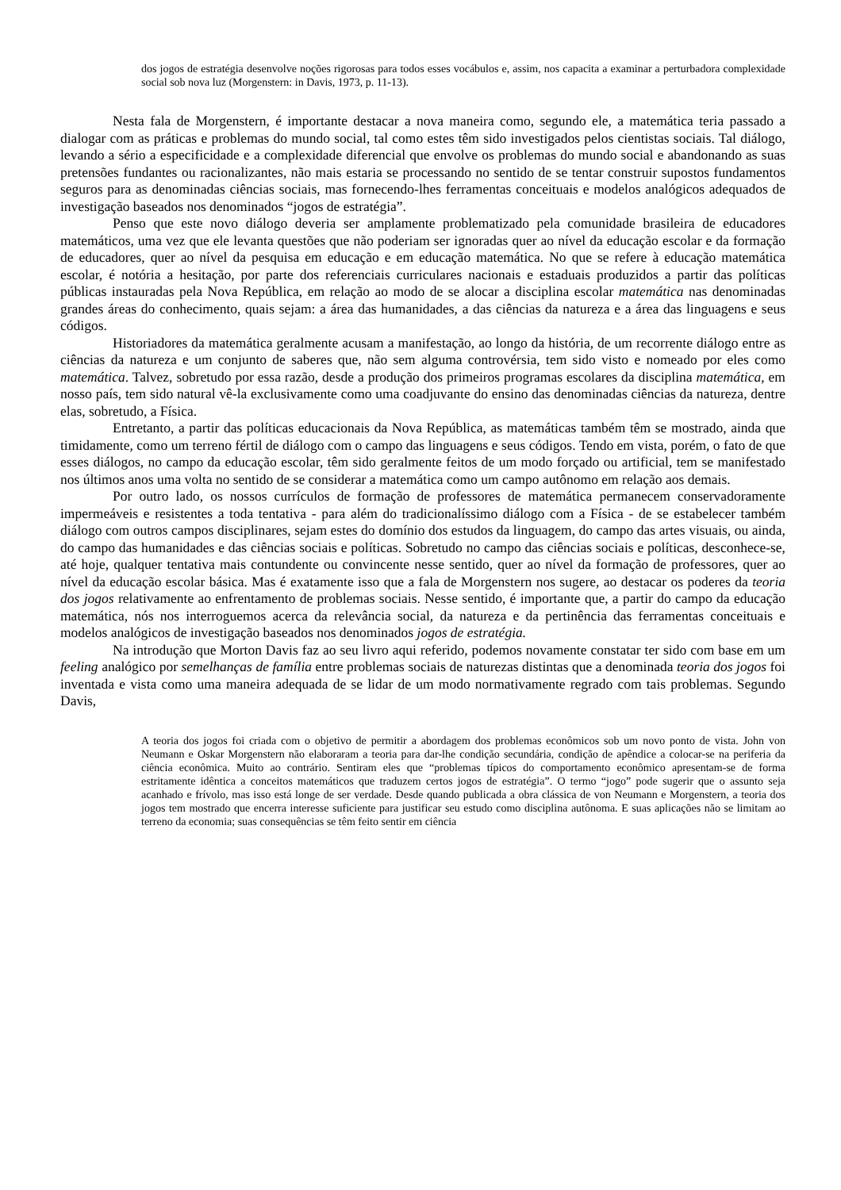dos jogos de estratégia desenvolve noções rigorosas para todos esses vocábulos e, assim, nos capacita a examinar a perturbadora complexidade social sob nova luz (Morgenstern: in Davis, 1973, p. 11-13).
Nesta fala de Morgenstern, é importante destacar a nova maneira como, segundo ele, a matemática teria passado a dialogar com as práticas e problemas do mundo social, tal como estes têm sido investigados pelos cientistas sociais. Tal diálogo, levando a sério a especificidade e a complexidade diferencial que envolve os problemas do mundo social e abandonando as suas pretensões fundantes ou racionalizantes, não mais estaria se processando no sentido de se tentar construir supostos fundamentos seguros para as denominadas ciências sociais, mas fornecendo-lhes ferramentas conceituais e modelos analógicos adequados de investigação baseados nos denominados “jogos de estratégia”.
Penso que este novo diálogo deveria ser amplamente problematizado pela comunidade brasileira de educadores matemáticos, uma vez que ele levanta questões que não poderiam ser ignoradas quer ao nível da educação escolar e da formação de educadores, quer ao nível da pesquisa em educação e em educação matemática. No que se refere à educação matemática escolar, é notória a hesitação, por parte dos referenciais curriculares nacionais e estaduais produzidos a partir das políticas públicas instauradas pela Nova República, em relação ao modo de se alocar a disciplina escolar matemática nas denominadas grandes áreas do conhecimento, quais sejam: a área das humanidades, a das ciências da natureza e a área das linguagens e seus códigos.
Historiadores da matemática geralmente acusam a manifestação, ao longo da história, de um recorrente diálogo entre as ciências da natureza e um conjunto de saberes que, não sem alguma controvérsia, tem sido visto e nomeado por eles como matemática. Talvez, sobretudo por essa razão, desde a produção dos primeiros programas escolares da disciplina matemática, em nosso país, tem sido natural vê-la exclusivamente como uma coadjuvante do ensino das denominadas ciências da natureza, dentre elas, sobretudo, a Física.
Entretanto, a partir das políticas educacionais da Nova República, as matemáticas também têm se mostrado, ainda que timidamente, como um terreno fértil de diálogo com o campo das linguagens e seus códigos. Tendo em vista, porém, o fato de que esses diálogos, no campo da educação escolar, têm sido geralmente feitos de um modo forçado ou artificial, tem se manifestado nos últimos anos uma volta no sentido de se considerar a matemática como um campo autônomo em relação aos demais.
Por outro lado, os nossos currículos de formação de professores de matemática permanecem conservadoramente impermeáveis e resistentes a toda tentativa - para além do tradicionalíssimo diálogo com a Física - de se estabelecer também diálogo com outros campos disciplinares, sejam estes do domínio dos estudos da linguagem, do campo das artes visuais, ou ainda, do campo das humanidades e das ciências sociais e políticas. Sobretudo no campo das ciências sociais e políticas, desconhece-se, até hoje, qualquer tentativa mais contundente ou convincente nesse sentido, quer ao nível da formação de professores, quer ao nível da educação escolar básica. Mas é exatamente isso que a fala de Morgenstern nos sugere, ao destacar os poderes da teoria dos jogos relativamente ao enfrentamento de problemas sociais. Nesse sentido, é importante que, a partir do campo da educação matemática, nós nos interroguemos acerca da relevância social, da natureza e da pertinência das ferramentas conceituais e modelos analógicos de investigação baseados nos denominados jogos de estratégia.
Na introdução que Morton Davis faz ao seu livro aqui referido, podemos novamente constatar ter sido com base em um feeling analógico por semelhanças de família entre problemas sociais de naturezas distintas que a denominada teoria dos jogos foi inventada e vista como uma maneira adequada de se lidar de um modo normativamente regrado com tais problemas. Segundo Davis,
A teoria dos jogos foi criada com o objetivo de permitir a abordagem dos problemas econômicos sob um novo ponto de vista. John von Neumann e Oskar Morgenstern não elaboraram a teoria para dar-lhe condição secundária, condição de apêndice a colocar-se na periferia da ciência econômica. Muito ao contrário. Sentiram eles que “problemas típicos do comportamento econômico apresentam-se de forma estritamente idêntica a conceitos matemáticos que traduzem certos jogos de estratégia”. O termo “jogo” pode sugerir que o assunto seja acanhado e frívolo, mas isso está longe de ser verdade. Desde quando publicada a obra clássica de von Neumann e Morgenstern, a teoria dos jogos tem mostrado que encerra interesse suficiente para justificar seu estudo como disciplina autônoma. E suas aplicações não se limitam ao terreno da economia; suas consequências se têm feito sentir em ciência